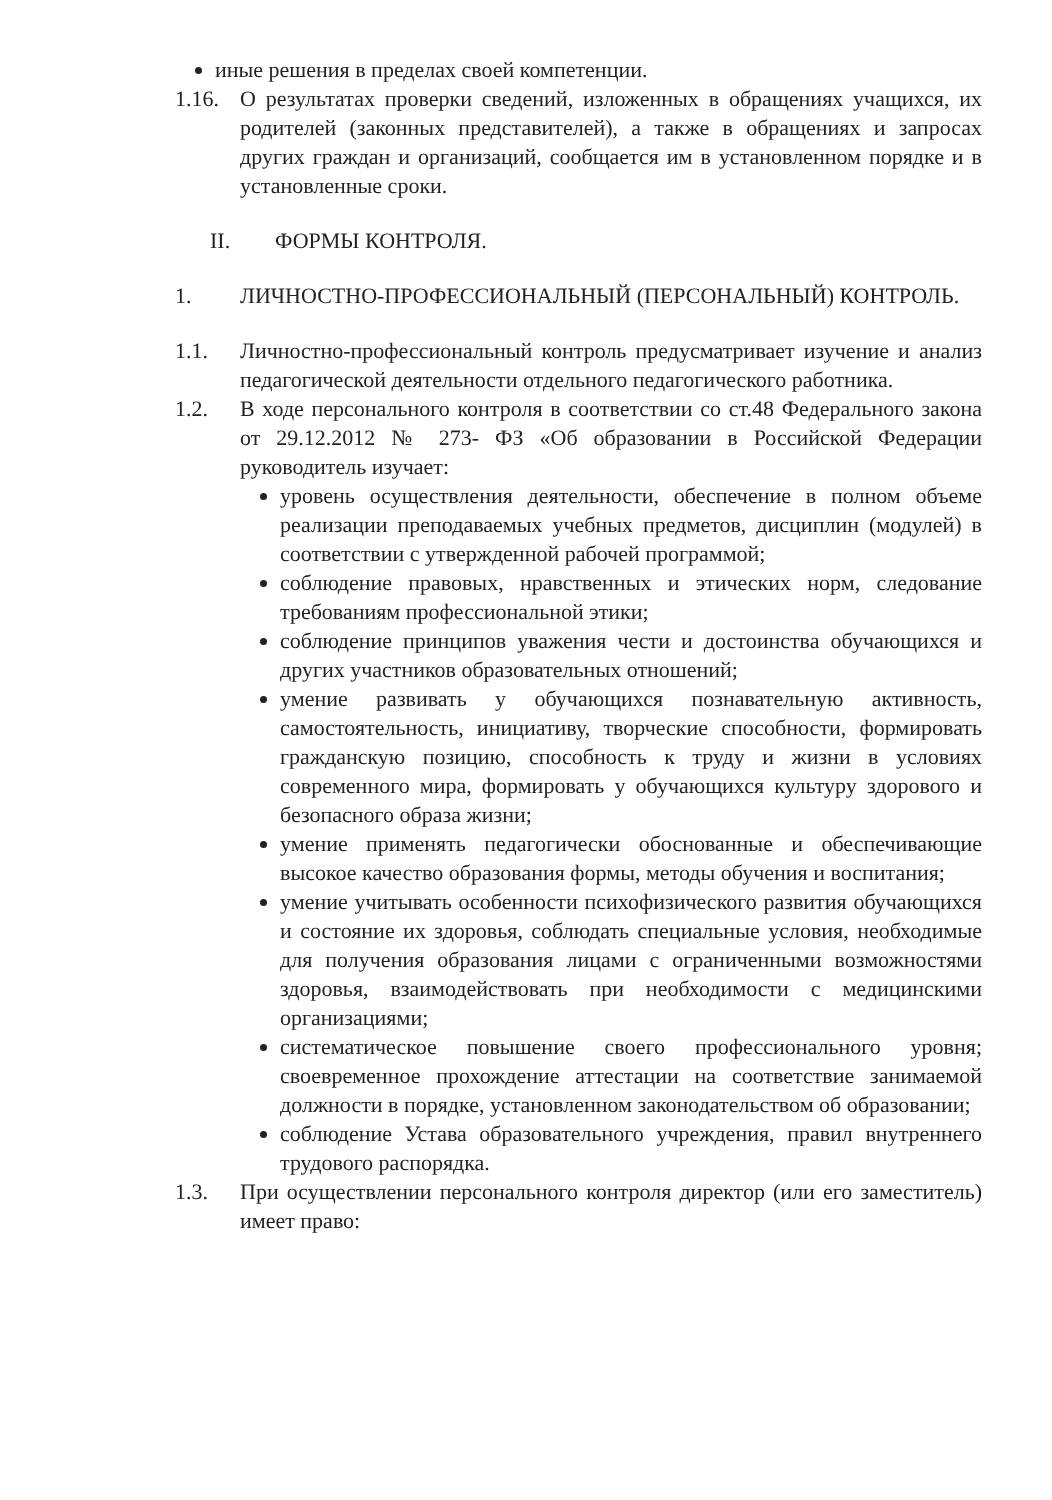иные решения в пределах своей компетенции.
1.16.
О результатах проверки сведений, изложенных в обращениях учащихся, их родителей (законных представителей), а также в обращениях и запросах других граждан и организаций, сообщается им в установленном порядке и в установленные сроки.
II. ФОРМЫ КОНТРОЛЯ.
1. ЛИЧНОСТНО-ПРОФЕССИОНАЛЬНЫЙ (ПЕРСОНАЛЬНЫЙ) КОНТРОЛЬ.
1.1. Личностно-профессиональный контроль предусматривает изучение и анализ педагогической деятельности отдельного педагогического работника.
1.2. В ходе персонального контроля в соответствии со ст.48 Федерального закона от 29.12.2012 № 273- ФЗ «Об образовании в Российской Федерации руководитель изучает:
уровень осуществления деятельности, обеспечение в полном объеме реализации преподаваемых учебных предметов, дисциплин (модулей) в соответствии с утвержденной рабочей программой;
соблюдение правовых, нравственных и этических норм, следование требованиям профессиональной этики;
соблюдение принципов уважения чести и достоинства обучающихся и других участников образовательных отношений;
умение развивать у обучающихся познавательную активность, самостоятельность, инициативу, творческие способности, формировать гражданскую позицию, способность к труду и жизни в условиях современного мира, формировать у обучающихся культуру здорового и безопасного образа жизни;
умение применять педагогически обоснованные и обеспечивающие высокое качество образования формы, методы обучения и воспитания;
умение учитывать особенности психофизического развития обучающихся и состояние их здоровья, соблюдать специальные условия, необходимые для получения образования лицами с ограниченными возможностями здоровья, взаимодействовать при необходимости с медицинскими организациями;
систематическое повышение своего профессионального уровня; своевременное прохождение аттестации на соответствие занимаемой должности в порядке, установленном законодательством об образовании;
соблюдение Устава образовательного учреждения, правил внутреннего трудового распорядка.
1.3. При осуществлении персонального контроля директор (или его заместитель) имеет право: